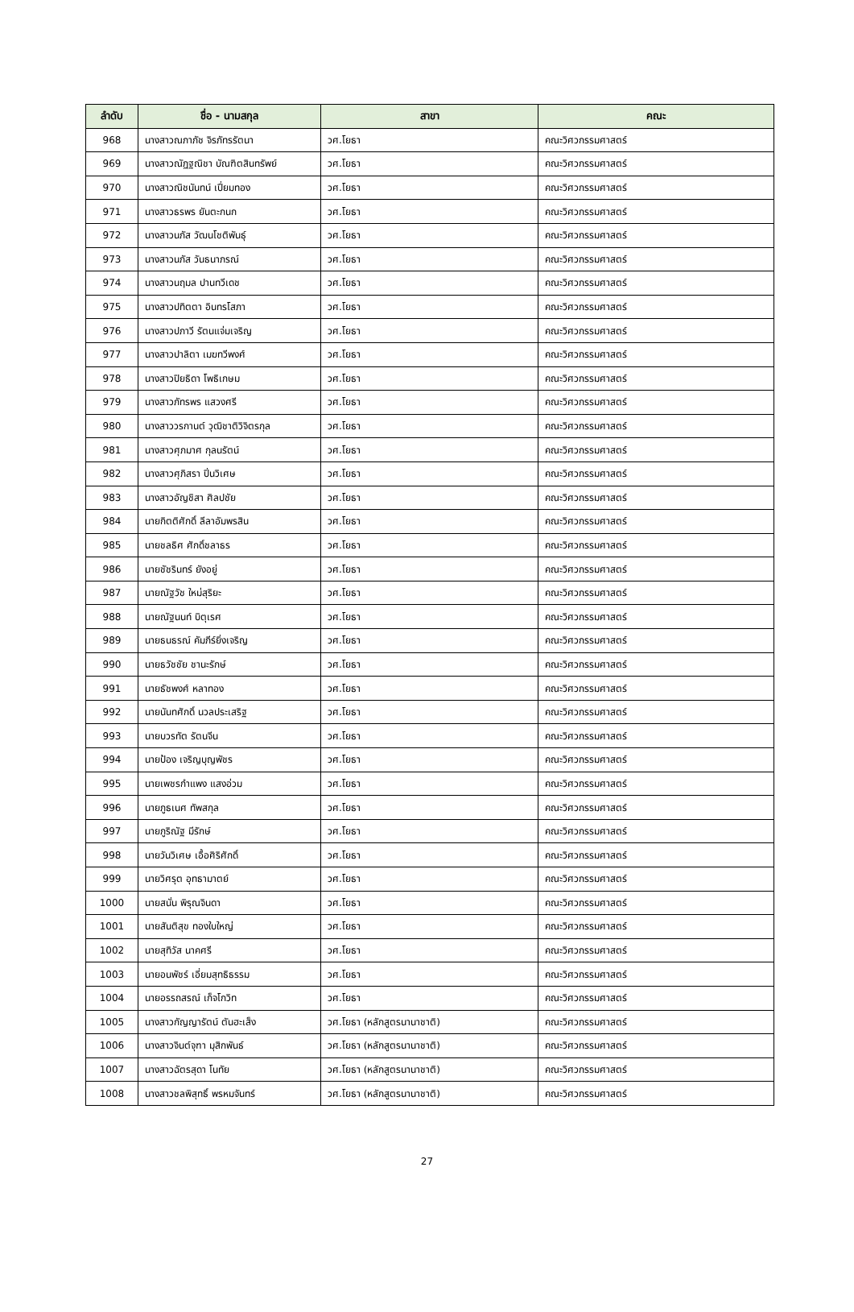| ลำดับ | ชื่อ - นามสกุล | สาขา | คณะ |
| --- | --- | --- | --- |
| 968 | นางสาวณภาภัช จิรภัทรรัตนา | วศ.โยธา | คณะวิศวกรรมศาสตร์ |
| 969 | นางสาวณัฏฐณิชา บัณฑิตสินทรัพย์ | วศ.โยธา | คณะวิศวกรรมศาสตร์ |
| 970 | นางสาวณิชนันทน์ เปี่ยมทอง | วศ.โยธา | คณะวิศวกรรมศาสตร์ |
| 971 | นางสาวธรพร ยันตะกนก | วศ.โยธา | คณะวิศวกรรมศาสตร์ |
| 972 | นางสาวนภัส วัฒนโชติพันธุ์ | วศ.โยธา | คณะวิศวกรรมศาสตร์ |
| 973 | นางสาวนภัส วันธนาภรณ์ | วศ.โยธา | คณะวิศวกรรมศาสตร์ |
| 974 | นางสาวนฤมล ปานทวีเดช | วศ.โยธา | คณะวิศวกรรมศาสตร์ |
| 975 | นางสาวปทิตตา อินทรโสภา | วศ.โยธา | คณะวิศวกรรมศาสตร์ |
| 976 | นางสาวปภาวี รัตนแจ่มเจริญ | วศ.โยธา | คณะวิศวกรรมศาสตร์ |
| 977 | นางสาวปาลิตา เมฆทวีพงศ์ | วศ.โยธา | คณะวิศวกรรมศาสตร์ |
| 978 | นางสาวปิยธิดา โพธิเกษม | วศ.โยธา | คณะวิศวกรรมศาสตร์ |
| 979 | นางสาวภัทรพร แสวงศรี | วศ.โยธา | คณะวิศวกรรมศาสตร์ |
| 980 | นางสาววรกานต์ วุฒิชาติวิจิตรกุล | วศ.โยธา | คณะวิศวกรรมศาสตร์ |
| 981 | นางสาวศุภมาศ กุลนรัตน์ | วศ.โยธา | คณะวิศวกรรมศาสตร์ |
| 982 | นางสาวศุภิสรา ปิ่นวิเศษ | วศ.โยธา | คณะวิศวกรรมศาสตร์ |
| 983 | นางสาวอัญชิสา ศิลปชัย | วศ.โยธา | คณะวิศวกรรมศาสตร์ |
| 984 | นายกิตติศักดิ์ ลีลาอัมพรสิน | วศ.โยธา | คณะวิศวกรรมศาสตร์ |
| 985 | นายชลธิศ ศักดิ์ชลาธร | วศ.โยธา | คณะวิศวกรรมศาสตร์ |
| 986 | นายชัชรินทร์ ยังอยู่ | วศ.โยธา | คณะวิศวกรรมศาสตร์ |
| 987 | นายณัฐวัช ใหม่สุริยะ | วศ.โยธา | คณะวิศวกรรมศาสตร์ |
| 988 | นายณัฐนนท์ บิตุเรศ | วศ.โยธา | คณะวิศวกรรมศาสตร์ |
| 989 | นายธนธรณ์ คัมภีร์ยิ่งเจริญ | วศ.โยธา | คณะวิศวกรรมศาสตร์ |
| 990 | นายธวัชชัย ชานะรักษ์ | วศ.โยธา | คณะวิศวกรรมศาสตร์ |
| 991 | นายธัชพงศ์ หลาทอง | วศ.โยธา | คณะวิศวกรรมศาสตร์ |
| 992 | นายนันทศักดิ์ นวลประเสริฐ | วศ.โยธา | คณะวิศวกรรมศาสตร์ |
| 993 | นายบวรทัต รัตนจีน | วศ.โยธา | คณะวิศวกรรมศาสตร์ |
| 994 | นายป้อง เจริญบุญพัชร | วศ.โยธา | คณะวิศวกรรมศาสตร์ |
| 995 | นายเพชรกำแพง แสงอ่วม | วศ.โยธา | คณะวิศวกรรมศาสตร์ |
| 996 | นายภูธเนศ ทัพสกุล | วศ.โยธา | คณะวิศวกรรมศาสตร์ |
| 997 | นายภูริณัฐ มีรักษ์ | วศ.โยธา | คณะวิศวกรรมศาสตร์ |
| 998 | นายวันวิเศษ เอื้อศิริศักดิ์ | วศ.โยธา | คณะวิศวกรรมศาสตร์ |
| 999 | นายวิศรุต อุทธามาตย์ | วศ.โยธา | คณะวิศวกรรมศาสตร์ |
| 1000 | นายสนั่น พิรุณจินดา | วศ.โยธา | คณะวิศวกรรมศาสตร์ |
| 1001 | นายสันติสุข ทองใบใหญ่ | วศ.โยธา | คณะวิศวกรรมศาสตร์ |
| 1002 | นายสุทิวัส นาคศรี | วศ.โยธา | คณะวิศวกรรมศาสตร์ |
| 1003 | นายอนพัชร์ เอี่ยมสุทธิธรรม | วศ.โยธา | คณะวิศวกรรมศาสตร์ |
| 1004 | นายอรรถสรณ์ เก็จโกวิท | วศ.โยธา | คณะวิศวกรรมศาสตร์ |
| 1005 | นางสาวกัญญารัตน์ ตันฮะเส็ง | วศ.โยธา (หลักสูตรนานาชาติ) | คณะวิศวกรรมศาสตร์ |
| 1006 | นางสาวจินต์จุฑา มุสิกพันธ์ | วศ.โยธา (หลักสูตรนานาชาติ) | คณะวิศวกรรมศาสตร์ |
| 1007 | นางสาวฉัตรสุดา โนทัย | วศ.โยธา (หลักสูตรนานาชาติ) | คณะวิศวกรรมศาสตร์ |
| 1008 | นางสาวชลพิสุทธิ์ พรหมจันทร์ | วศ.โยธา (หลักสูตรนานาชาติ) | คณะวิศวกรรมศาสตร์ |
27